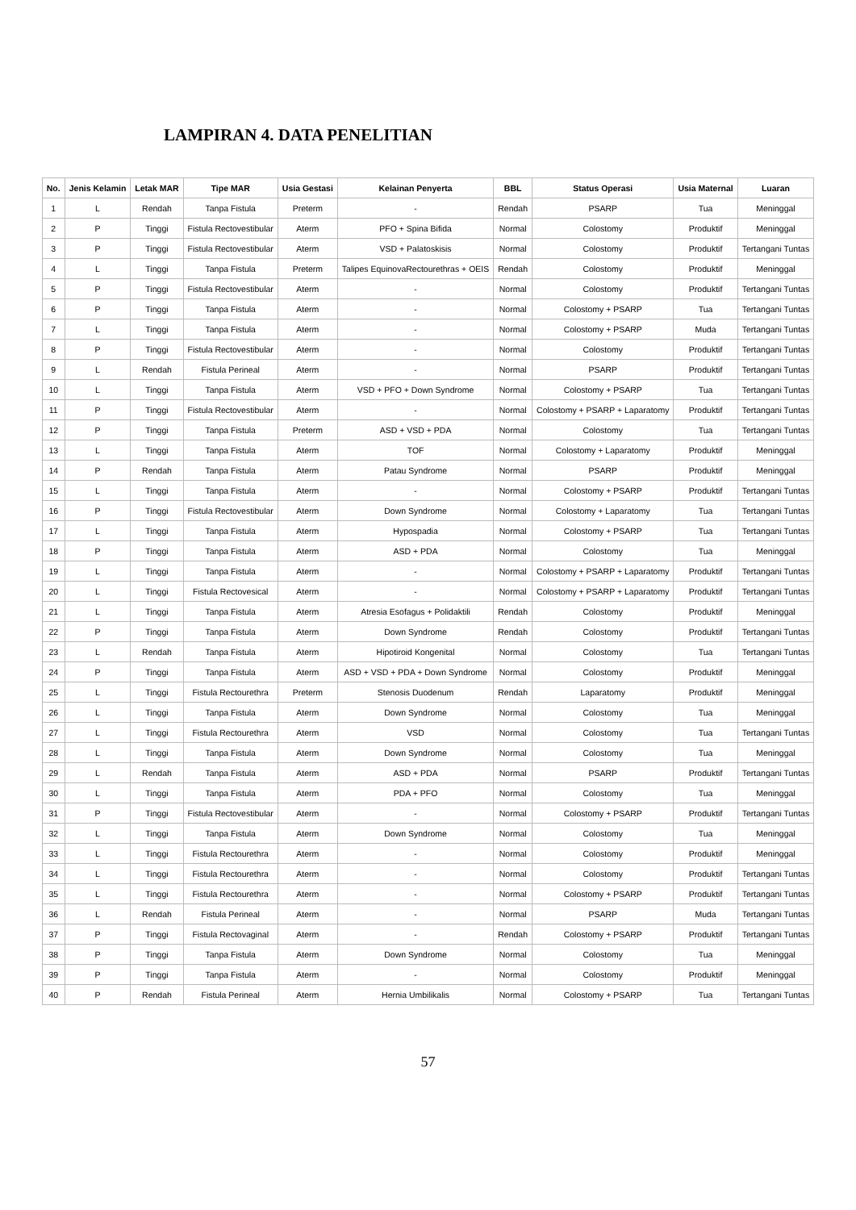LAMPIRAN 4. DATA PENELITIAN
| No. | Jenis Kelamin | Letak MAR | Tipe MAR | Usia Gestasi | Kelainan Penyerta | BBL | Status Operasi | Usia Maternal | Luaran |
| --- | --- | --- | --- | --- | --- | --- | --- | --- | --- |
| 1 | L | Rendah | Tanpa Fistula | Preterm | - | Rendah | PSARP | Tua | Meninggal |
| 2 | P | Tinggi | Fistula Rectovestibular | Aterm | PFO + Spina Bifida | Normal | Colostomy | Produktif | Meninggal |
| 3 | P | Tinggi | Fistula Rectovestibular | Aterm | VSD + Palatoskisis | Normal | Colostomy | Produktif | Tertangani Tuntas |
| 4 | L | Tinggi | Tanpa Fistula | Preterm | Talipes EquinovaRectourethras + OEIS | Rendah | Colostomy | Produktif | Meninggal |
| 5 | P | Tinggi | Fistula Rectovestibular | Aterm | - | Normal | Colostomy | Produktif | Tertangani Tuntas |
| 6 | P | Tinggi | Tanpa Fistula | Aterm | - | Normal | Colostomy + PSARP | Tua | Tertangani Tuntas |
| 7 | L | Tinggi | Tanpa Fistula | Aterm | - | Normal | Colostomy + PSARP | Muda | Tertangani Tuntas |
| 8 | P | Tinggi | Fistula Rectovestibular | Aterm | - | Normal | Colostomy | Produktif | Tertangani Tuntas |
| 9 | L | Rendah | Fistula Perineal | Aterm | - | Normal | PSARP | Produktif | Tertangani Tuntas |
| 10 | L | Tinggi | Tanpa Fistula | Aterm | VSD + PFO + Down Syndrome | Normal | Colostomy + PSARP | Tua | Tertangani Tuntas |
| 11 | P | Tinggi | Fistula Rectovestibular | Aterm | - | Normal | Colostomy + PSARP + Laparatomy | Produktif | Tertangani Tuntas |
| 12 | P | Tinggi | Tanpa Fistula | Preterm | ASD + VSD + PDA | Normal | Colostomy | Tua | Tertangani Tuntas |
| 13 | L | Tinggi | Tanpa Fistula | Aterm | TOF | Normal | Colostomy + Laparatomy | Produktif | Meninggal |
| 14 | P | Rendah | Tanpa Fistula | Aterm | Patau Syndrome | Normal | PSARP | Produktif | Meninggal |
| 15 | L | Tinggi | Tanpa Fistula | Aterm | - | Normal | Colostomy + PSARP | Produktif | Tertangani Tuntas |
| 16 | P | Tinggi | Fistula Rectovestibular | Aterm | Down Syndrome | Normal | Colostomy + Laparatomy | Tua | Tertangani Tuntas |
| 17 | L | Tinggi | Tanpa Fistula | Aterm | Hypospadia | Normal | Colostomy + PSARP | Tua | Tertangani Tuntas |
| 18 | P | Tinggi | Tanpa Fistula | Aterm | ASD + PDA | Normal | Colostomy | Tua | Meninggal |
| 19 | L | Tinggi | Tanpa Fistula | Aterm | - | Normal | Colostomy + PSARP + Laparatomy | Produktif | Tertangani Tuntas |
| 20 | L | Tinggi | Fistula Rectovesical | Aterm | - | Normal | Colostomy + PSARP + Laparatomy | Produktif | Tertangani Tuntas |
| 21 | L | Tinggi | Tanpa Fistula | Aterm | Atresia Esofagus + Polidaktili | Rendah | Colostomy | Produktif | Meninggal |
| 22 | P | Tinggi | Tanpa Fistula | Aterm | Down Syndrome | Rendah | Colostomy | Produktif | Tertangani Tuntas |
| 23 | L | Rendah | Tanpa Fistula | Aterm | Hipotiroid Kongenital | Normal | Colostomy | Tua | Tertangani Tuntas |
| 24 | P | Tinggi | Tanpa Fistula | Aterm | ASD + VSD + PDA + Down Syndrome | Normal | Colostomy | Produktif | Meninggal |
| 25 | L | Tinggi | Fistula Rectourethra | Preterm | Stenosis Duodenum | Rendah | Laparatomy | Produktif | Meninggal |
| 26 | L | Tinggi | Tanpa Fistula | Aterm | Down Syndrome | Normal | Colostomy | Tua | Meninggal |
| 27 | L | Tinggi | Fistula Rectourethra | Aterm | VSD | Normal | Colostomy | Tua | Tertangani Tuntas |
| 28 | L | Tinggi | Tanpa Fistula | Aterm | Down Syndrome | Normal | Colostomy | Tua | Meninggal |
| 29 | L | Rendah | Tanpa Fistula | Aterm | ASD + PDA | Normal | PSARP | Produktif | Tertangani Tuntas |
| 30 | L | Tinggi | Tanpa Fistula | Aterm | PDA + PFO | Normal | Colostomy | Tua | Meninggal |
| 31 | P | Tinggi | Fistula Rectovestibular | Aterm | - | Normal | Colostomy + PSARP | Produktif | Tertangani Tuntas |
| 32 | L | Tinggi | Tanpa Fistula | Aterm | Down Syndrome | Normal | Colostomy | Tua | Meninggal |
| 33 | L | Tinggi | Fistula Rectourethra | Aterm | - | Normal | Colostomy | Produktif | Meninggal |
| 34 | L | Tinggi | Fistula Rectourethra | Aterm | - | Normal | Colostomy | Produktif | Tertangani Tuntas |
| 35 | L | Tinggi | Fistula Rectourethra | Aterm | - | Normal | Colostomy + PSARP | Produktif | Tertangani Tuntas |
| 36 | L | Rendah | Fistula Perineal | Aterm | - | Normal | PSARP | Muda | Tertangani Tuntas |
| 37 | P | Tinggi | Fistula Rectovaginal | Aterm | - | Rendah | Colostomy + PSARP | Produktif | Tertangani Tuntas |
| 38 | P | Tinggi | Tanpa Fistula | Aterm | Down Syndrome | Normal | Colostomy | Tua | Meninggal |
| 39 | P | Tinggi | Tanpa Fistula | Aterm | - | Normal | Colostomy | Produktif | Meninggal |
| 40 | P | Rendah | Fistula Perineal | Aterm | Hernia Umbilikalis | Normal | Colostomy + PSARP | Tua | Tertangani Tuntas |
57